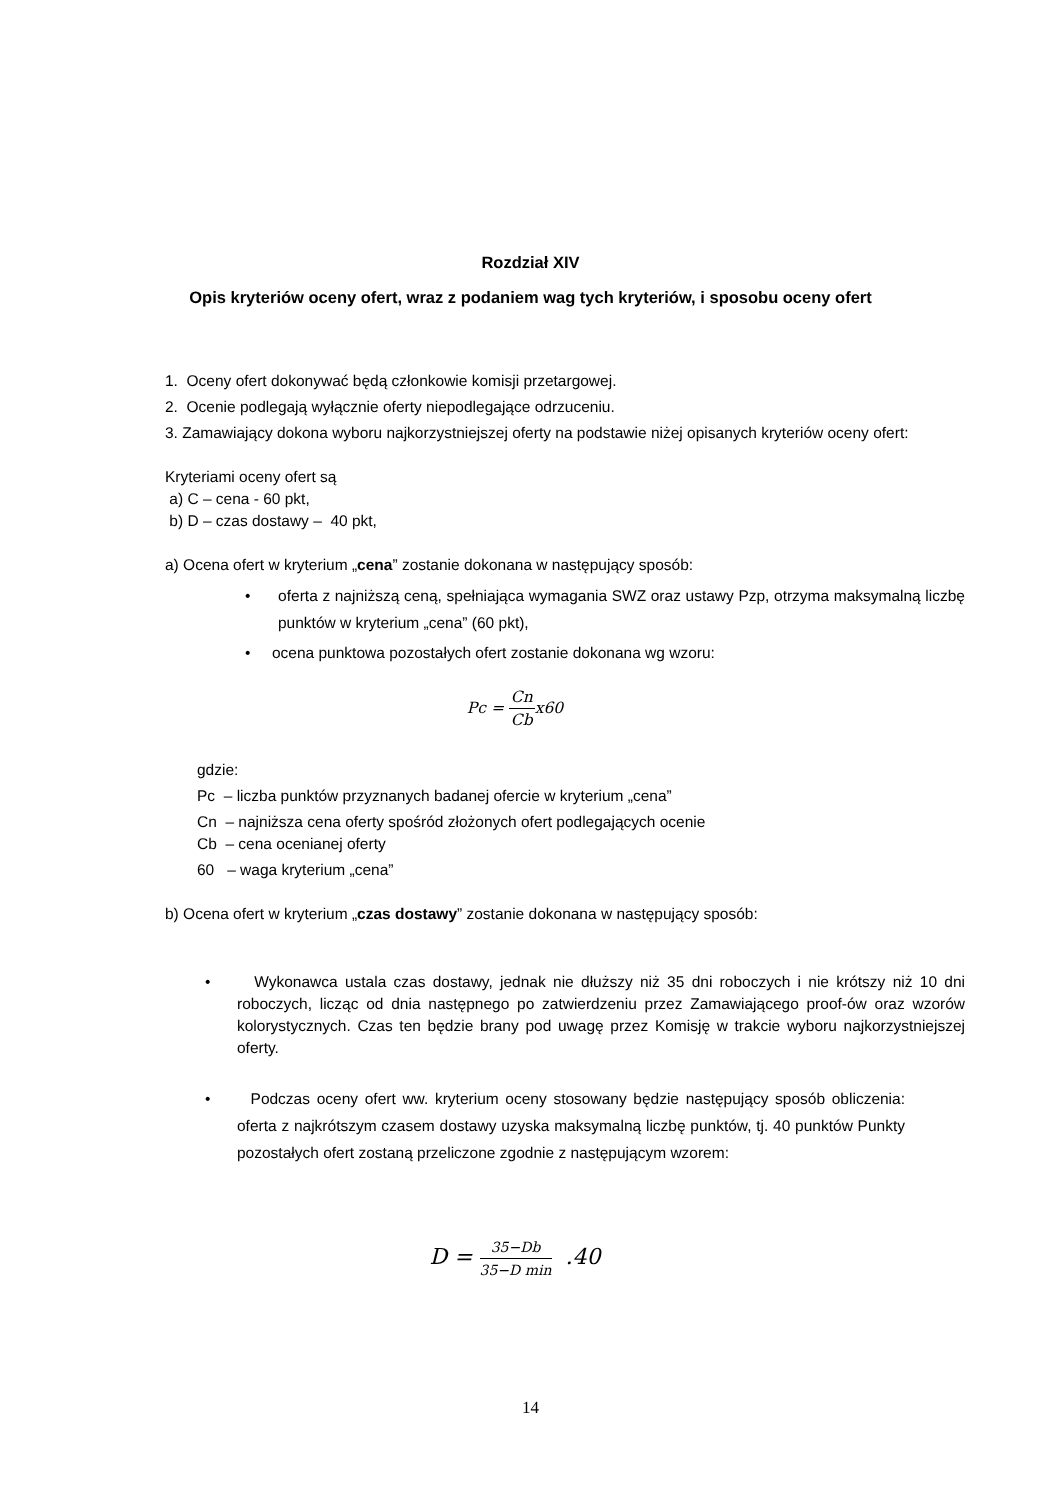Rozdział XIV
Opis kryteriów oceny ofert, wraz z podaniem wag tych kryteriów, i sposobu oceny ofert
1. Oceny ofert dokonywać będą członkowie komisji przetargowej.
2. Ocenie podlegają wyłącznie oferty niepodlegające odrzuceniu.
3. Zamawiający dokona wyboru najkorzystniejszej oferty na podstawie niżej opisanych kryteriów oceny ofert:
Kryteriami oceny ofert są
a) C – cena - 60 pkt,
b) D – czas dostawy – 40 pkt,
a) Ocena ofert w kryterium „cena” zostanie dokonana w następujący sposób:
• oferta z najniższą ceną, spełniająca wymagania SWZ oraz ustawy Pzp, otrzyma maksymalną liczbę punktów w kryterium „cena” (60 pkt),
• ocena punktowa pozostałych ofert zostanie dokonana wg wzoru:
Pc = Cn Cbx60
gdzie:
Pc – liczba punktów przyznanych badanej ofercie w kryterium „cena”
Cn – najniższa cena oferty spośród złożonych ofert podlegających ocenie
Cb – cena ocenianej oferty
60 – waga kryterium „cena”
b) Ocena ofert w kryterium „czas dostawy” zostanie dokonana w następujący sposób:
• Wykonawca ustala czas dostawy, jednak nie dłuższy niż 35 dni roboczych i nie krótszy niż 10 dni roboczych, licząc od dnia następnego po zatwierdzeniu przez Zamawiającego proof-ów oraz wzorów kolorystycznych. Czas ten będzie brany pod uwagę przez Komisję w trakcie wyboru najkorzystniejszej oferty.
• Podczas oceny ofert ww. kryterium oceny stosowany będzie następujący sposób obliczenia: oferta z najkrótszym czasem dostawy uzyska maksymalną liczbę punktów, tj. 40 punktów Punkty pozostałych ofert zostaną przeliczone zgodnie z następującym wzorem:
D = 35−Db 35−D min .40
14